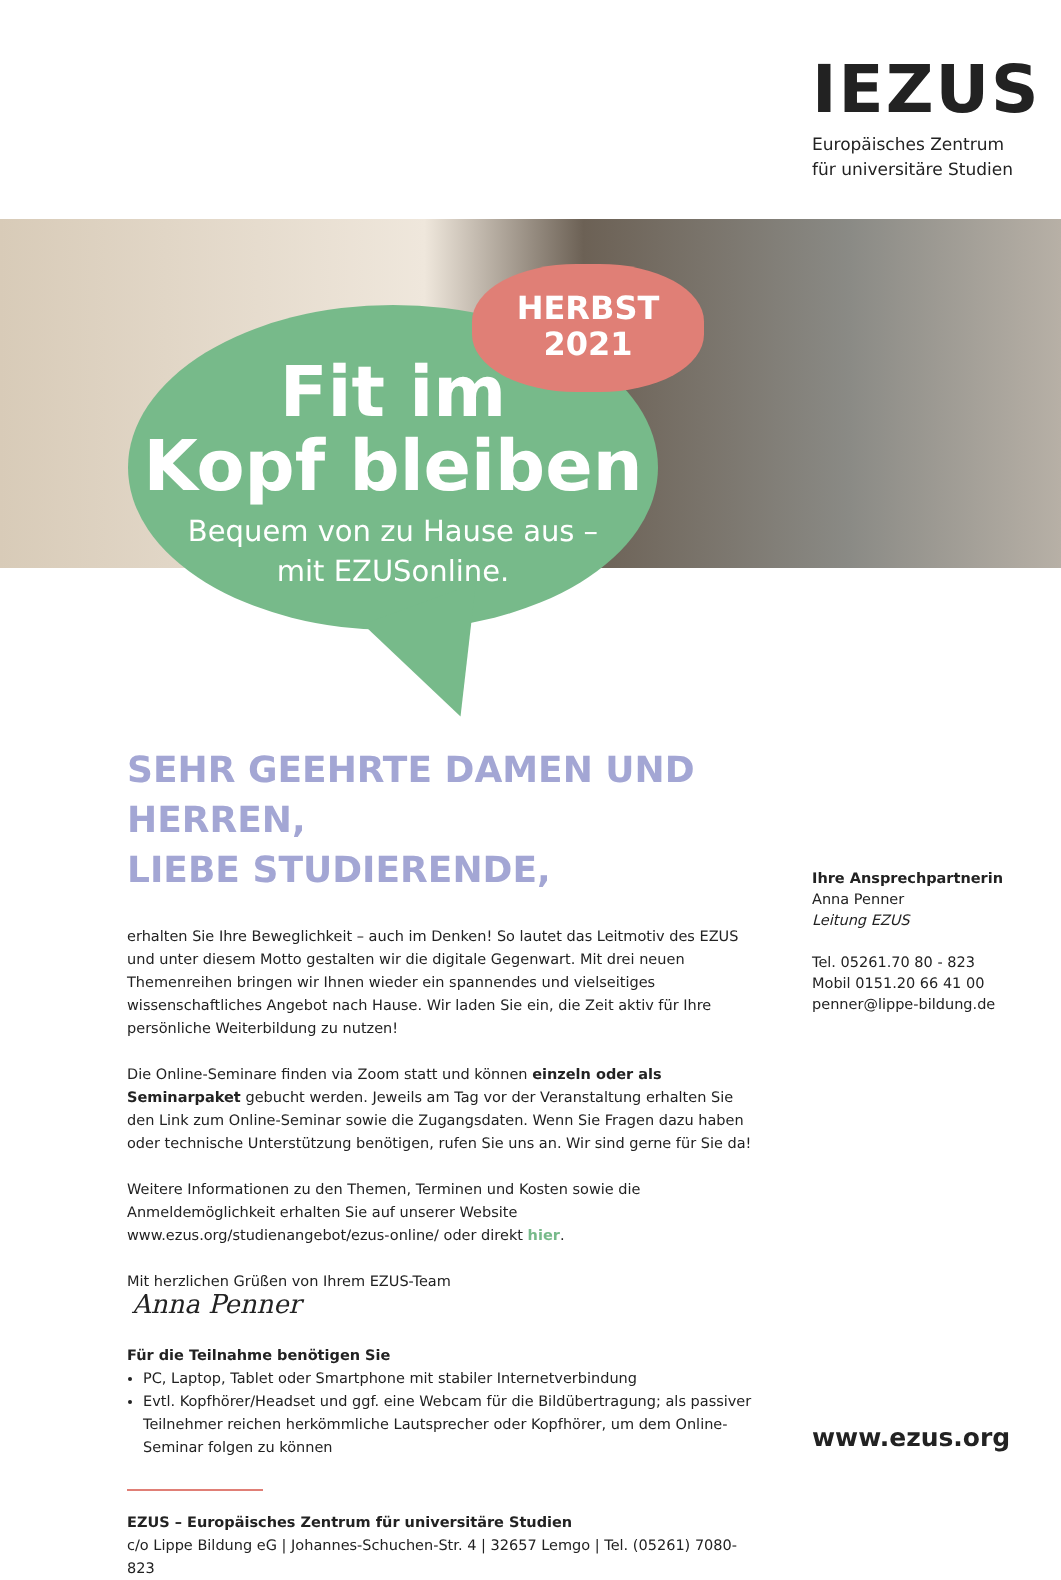IEZUS
Europäisches Zentrum
für universitäre Studien
HERBST
2021
Fit im
Kopf bleiben
Bequem von zu Hause aus –
mit EZUSonline.
SEHR GEEHRTE DAMEN UND HERREN,
LIEBE STUDIERENDE,
erhalten Sie Ihre Beweglichkeit – auch im Denken! So lautet das Leitmotiv des EZUS und unter diesem Motto gestalten wir die digitale Gegenwart. Mit drei neuen Themenreihen bringen wir Ihnen wieder ein spannendes und vielseitiges wissenschaftliches Angebot nach Hause. Wir laden Sie ein, die Zeit aktiv für Ihre persönliche Weiterbildung zu nutzen!
Die Online-Seminare finden via Zoom statt und können einzeln oder als Seminarpaket gebucht werden. Jeweils am Tag vor der Veranstaltung erhalten Sie den Link zum Online-Seminar sowie die Zugangsdaten. Wenn Sie Fragen dazu haben oder technische Unterstützung benötigen, rufen Sie uns an. Wir sind gerne für Sie da!
Weitere Informationen zu den Themen, Terminen und Kosten sowie die Anmeldemöglichkeit erhalten Sie auf unserer Website www.ezus.org/studienangebot/ezus-online/ oder direkt hier.
Mit herzlichen Grüßen von Ihrem EZUS-Team
Anna Penner
Für die Teilnahme benötigen Sie
PC, Laptop, Tablet oder Smartphone mit stabiler Internetverbindung
Evtl. Kopfhörer/Headset und ggf. eine Webcam für die Bildübertragung; als passiver Teilnehmer reichen herkömmliche Lautsprecher oder Kopfhörer, um dem Online-Seminar folgen zu können
EZUS – Europäisches Zentrum für universitäre Studien
c/o Lippe Bildung eG | Johannes-Schuchen-Str. 4 | 32657 Lemgo | Tel. (05261) 7080-823
Ihre Ansprechpartnerin
Anna Penner
Leitung EZUS
Tel. 05261.70 80 - 823
Mobil 0151.20 66 41 00
penner@lippe-bildung.de
www.ezus.org